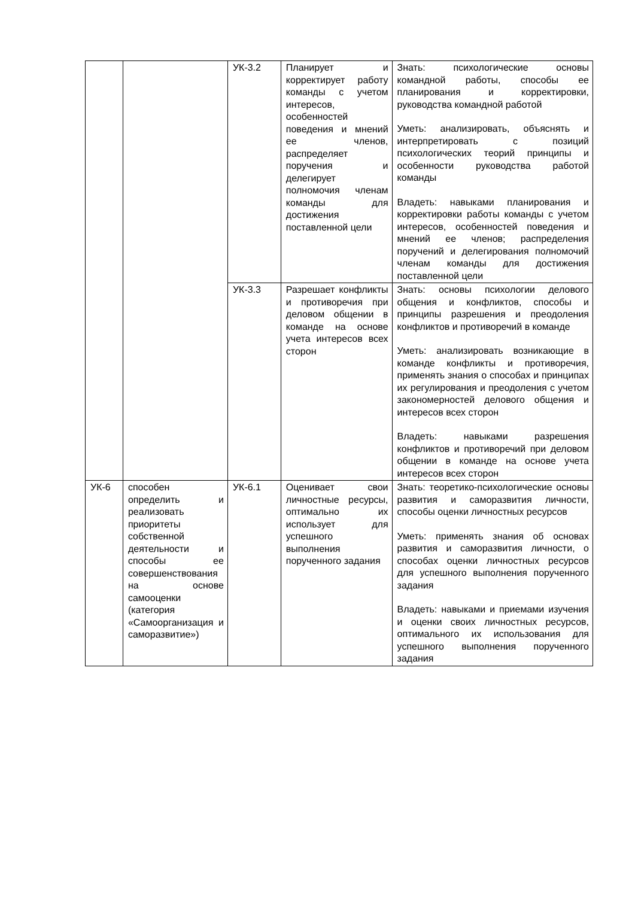| | | УК-3.2 | Планирует и корректирует работу команды с учетом интересов, особенностей поведения и мнений ее членов, распределяет поручения и делегирует полномочия членам команды для достижения поставленной цели | Знать: психологические основы командной работы, способы ее планирования и корректировки, руководства командной работой Уметь: анализировать, объяснять и интерпретировать с позиций психологических теорий принципы и особенности руководства работой команды Владеть: навыками планирования и корректировки работы команды с учетом интересов, особенностей поведения и мнений ее членов; распределения поручений и делегирования полномочий членам команды для достижения поставленной цели |
| | | УК-3.3 | Разрешает конфликты и противоречия при деловом общении в команде на основе учета интересов всех сторон | Знать: основы психологии делового общения и конфликтов, способы и принципы разрешения и преодоления конфликтов и противоречий в команде Уметь: анализировать возникающие в команде конфликты и противоречия, применять знания о способах и принципах их регулирования и преодоления с учетом закономерностей делового общения и интересов всех сторон Владеть: навыками разрешения конфликтов и противоречий при деловом общении в команде на основе учета интересов всех сторон |
| УК-6 | способен определить и реализовать приоритеты собственной деятельности и способы ее совершенствования на основе самооценки (категория «Самоорганизация и саморазвитие») | УК-6.1 | Оценивает свои личностные ресурсы, оптимально их использует для успешного выполнения порученного задания | Знать: теоретико-психологические основы развития и саморазвития личности, способы оценки личностных ресурсов Уметь: применять знания об основах развития и саморазвития личности, о способах оценки личностных ресурсов для успешного выполнения порученного задания Владеть: навыками и приемами изучения и оценки своих личностных ресурсов, оптимального их использования для успешного выполнения порученного задания |